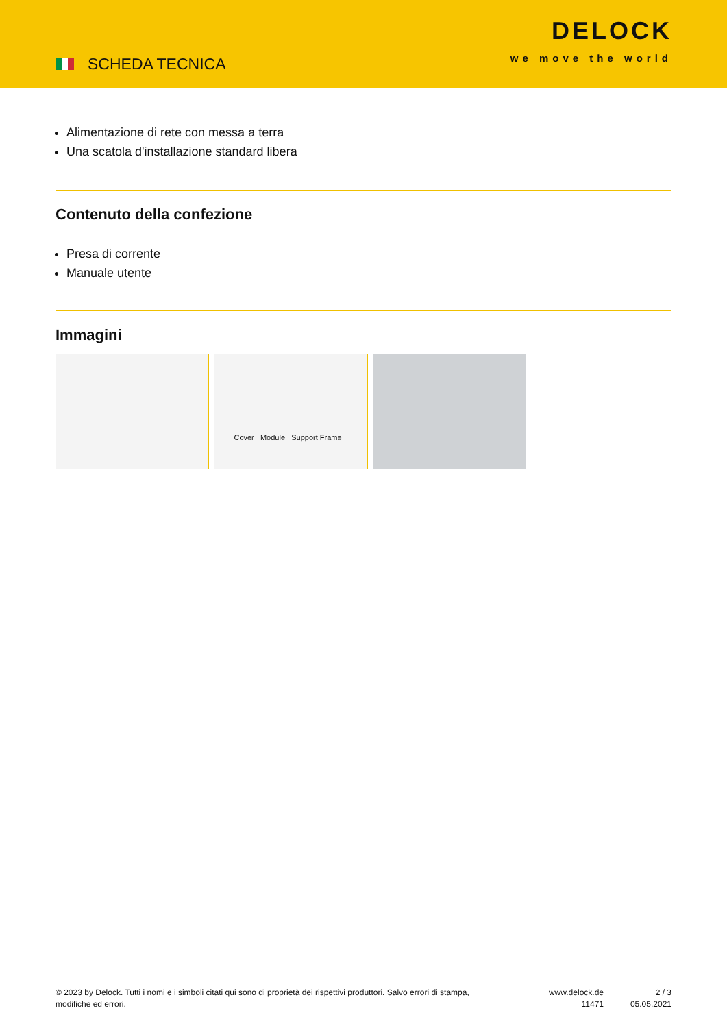SCHEDA TECNICA
DELOCK
we move the world
Alimentazione di rete con messa a terra
Una scatola d'installazione standard libera
Contenuto della confezione
Presa di corrente
Manuale utente
Immagini
Cover Module Support Frame
© 2023 by Delock. Tutti i nomi e i simboli citati qui sono di proprietà dei rispettivi produttori. Salvo errori di stampa, modifiche ed errori.
www.delock.de
11471
2 / 3
05.05.2021